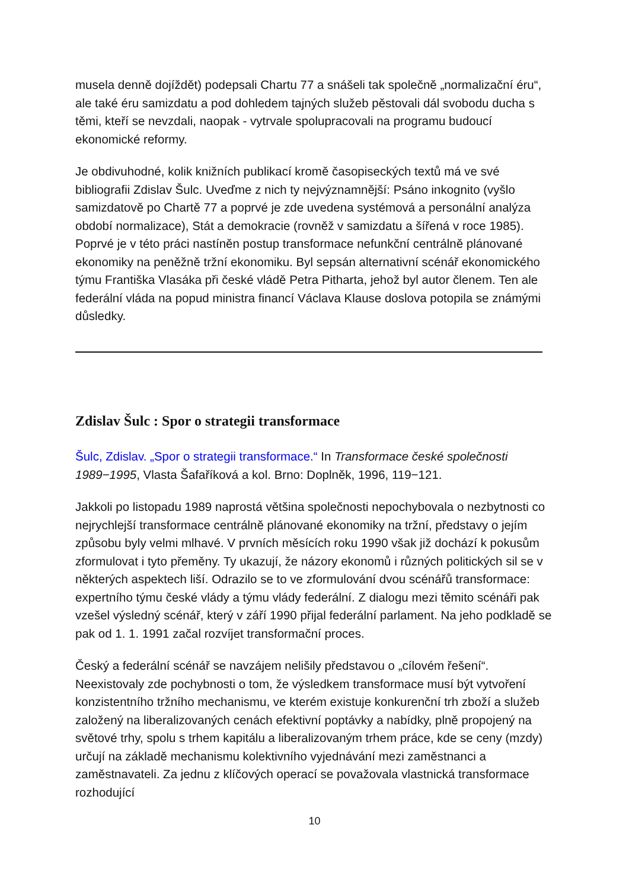musela denně dojíždět) podepsali Chartu 77 a snášeli tak společně „normalizační éru“, ale také éru samizdatu a pod dohledem tajných služeb pěstovali dál svobodu ducha s těmi, kteří se nevzdali, naopak - vytrvale spolupracovali na programu budoucí ekonomické reformy.
Je obdivuhodné, kolik knižních publikací kromě časopiseckých textů má ve své bibliografii Zdislav Šulc. Uveďme z nich ty nejvýznamnější: Psáno inkognito (vyšlo samizdatově po Chartě 77 a poprvé je zde uvedena systémová a personální analýza období normalizace), Stát a demokracie (rovněž v samizdatu a šířená v roce 1985). Poprvé je v této práci nastíněn postup transformace nefunkční centrálně plánované ekonomiky na peněžně tržní ekonomiku. Byl sepsán alternativní scénář ekonomického týmu Františka Vlasáka při české vládě Petra Pitharta, jehož byl autor členem. Ten ale federální vláda na popud ministra financí Václava Klause doslova potopila se známými důsledky.
Zdislav Šulc : Spor o strategii transformace
Šulc, Zdislav. „Spor o strategii transformace.“ In Transformace české společnosti 1989−1995, Vlasta Šafaříková a kol. Brno: Doplněk, 1996, 119−121.
Jakkoli po listopadu 1989 naprostá většina společnosti nepochybovala o nezbytnosti co nejrychlejší transformace centrálně plánované ekonomiky na tržní, představy o jejím způsobu byly velmi mlhavé. V prvních měsících roku 1990 však již dochází k pokusům zformulovat i tyto přeměny. Ty ukazují, že názory ekonomů i různých politických sil se v některých aspektech liší. Odrazilo se to ve zformulování dvou scénářů transformace: expertního týmu české vlády a týmu vlády federální. Z dialogu mezi těmito scénáři pak vzešel výsledný scénář, který v září 1990 přijal federální parlament. Na jeho podkladě se pak od 1. 1. 1991 začal rozvíjet transformační proces.
Český a federální scénář se navzájem nelišily představou o „cílovém řešení“. Neexistovaly zde pochybnosti o tom, že výsledkem transformace musí být vytvoření konzistentního tržního mechanismu, ve kterém existuje konkurenční trh zboží a služeb založený na liberalizovaných cenách efektivní poptávky a nabídky, plně propojený na světové trhy, spolu s trhem kapitálu a liberalizovaným trhem práce, kde se ceny (mzdy) určují na základě mechanismu kolektivního vyjednávání mezi zaměstnanci a zaměstnavateli. Za jednu z klíčových operací se považovala vlastnická transformace rozhodující
10